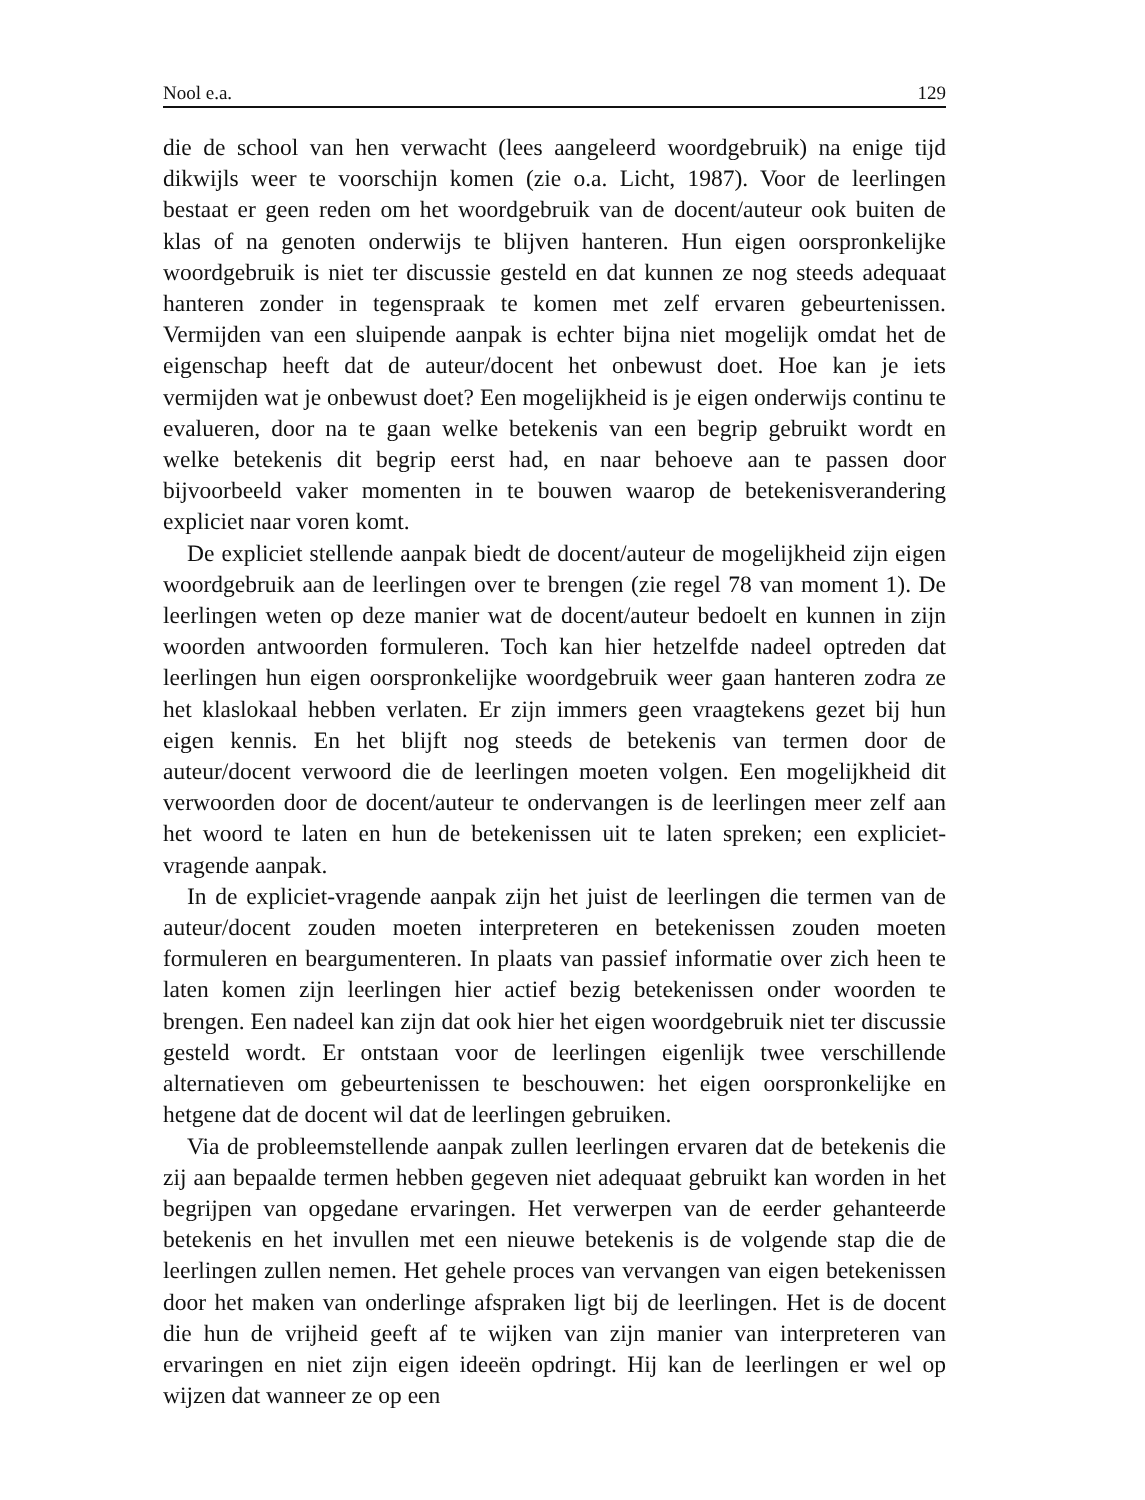Nool e.a. 129
die de school van hen verwacht (lees aangeleerd woordgebruik) na enige tijd dikwijls weer te voorschijn komen (zie o.a. Licht, 1987). Voor de leerlingen bestaat er geen reden om het woordgebruik van de docent/auteur ook buiten de klas of na genoten onderwijs te blijven hanteren. Hun eigen oorspronkelijke woordgebruik is niet ter discussie gesteld en dat kunnen ze nog steeds adequaat hanteren zonder in tegenspraak te komen met zelf ervaren gebeurtenissen. Vermijden van een sluipende aanpak is echter bijna niet mogelijk omdat het de eigenschap heeft dat de auteur/docent het onbewust doet. Hoe kan je iets vermijden wat je onbewust doet? Een mogelijkheid is je eigen onderwijs continu te evalueren, door na te gaan welke betekenis van een begrip gebruikt wordt en welke betekenis dit begrip eerst had, en naar behoeve aan te passen door bijvoorbeeld vaker momenten in te bouwen waarop de betekenisverandering expliciet naar voren komt.
De expliciet stellende aanpak biedt de docent/auteur de mogelijkheid zijn eigen woordgebruik aan de leerlingen over te brengen (zie regel 78 van moment 1). De leerlingen weten op deze manier wat de docent/auteur bedoelt en kunnen in zijn woorden antwoorden formuleren. Toch kan hier hetzelfde nadeel optreden dat leerlingen hun eigen oorspronkelijke woordgebruik weer gaan hanteren zodra ze het klaslokaal hebben verlaten. Er zijn immers geen vraagtekens gezet bij hun eigen kennis. En het blijft nog steeds de betekenis van termen door de auteur/docent verwoord die de leerlingen moeten volgen. Een mogelijkheid dit verwoorden door de docent/auteur te ondervangen is de leerlingen meer zelf aan het woord te laten en hun de betekenissen uit te laten spreken; een expliciet-vragende aanpak.
In de expliciet-vragende aanpak zijn het juist de leerlingen die termen van de auteur/docent zouden moeten interpreteren en betekenissen zouden moeten formuleren en beargumenteren. In plaats van passief informatie over zich heen te laten komen zijn leerlingen hier actief bezig betekenissen onder woorden te brengen. Een nadeel kan zijn dat ook hier het eigen woordgebruik niet ter discussie gesteld wordt. Er ontstaan voor de leerlingen eigenlijk twee verschillende alternatieven om gebeurtenissen te beschouwen: het eigen oorspronkelijke en hetgene dat de docent wil dat de leerlingen gebruiken.
Via de probleemstellende aanpak zullen leerlingen ervaren dat de betekenis die zij aan bepaalde termen hebben gegeven niet adequaat gebruikt kan worden in het begrijpen van opgedane ervaringen. Het verwerpen van de eerder gehanteerde betekenis en het invullen met een nieuwe betekenis is de volgende stap die de leerlingen zullen nemen. Het gehele proces van vervangen van eigen betekenissen door het maken van onderlinge afspraken ligt bij de leerlingen. Het is de docent die hun de vrijheid geeft af te wijken van zijn manier van interpreteren van ervaringen en niet zijn eigen ideeën opdringt. Hij kan de leerlingen er wel op wijzen dat wanneer ze op een